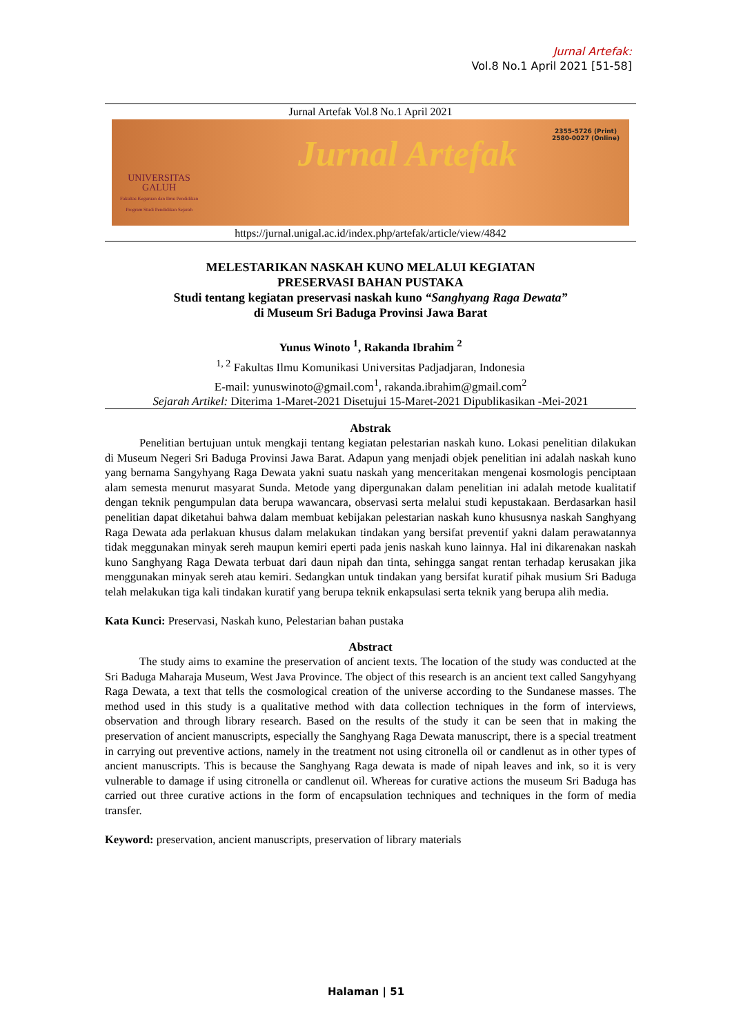Jurnal Artefak:
Vol.8 No.1 April 2021 [51-58]
Jurnal Artefak Vol.8 No.1 April 2021
UNIVERSITAS
GALUH
Fakultas Keguruan dan Ilmu Pendidikan
Program Studi Pendidikan Sejarah
Jurnal Artefak
2355-5726 (Print)
2580-0027 (Online)
https://jurnal.unigal.ac.id/index.php/artefak/article/view/4842
MELESTARIKAN NASKAH KUNO MELALUI KEGIATAN
PRESERVASI BAHAN PUSTAKA
Studi tentang kegiatan preservasi naskah kuno “Sanghyang Raga Dewata”
di Museum Sri Baduga Provinsi Jawa Barat
Yunus Winoto <sup>1</sup>, Rakanda Ibrahim <sup>2</sup>
<sup>1, 2</sup> Fakultas Ilmu Komunikasi Universitas Padjadjaran, Indonesia
E-mail: yunuswinoto@gmail.com<sup>1</sup>, rakanda.ibrahim@gmail.com<sup>2</sup>
Sejarah Artikel: Diterima 1-Maret-2021 Disetujui 15-Maret-2021 Dipublikasikan -Mei-2021
Abstrak
Penelitian bertujuan untuk mengkaji tentang kegiatan pelestarian naskah kuno. Lokasi penelitian dilakukan di Museum Negeri Sri Baduga Provinsi Jawa Barat. Adapun yang menjadi objek penelitian ini adalah naskah kuno yang bernama Sangyhyang Raga Dewata yakni suatu naskah yang menceritakan mengenai kosmologis penciptaan alam semesta menurut masyarat Sunda. Metode yang dipergunakan dalam penelitian ini adalah metode kualitatif dengan teknik pengumpulan data berupa wawancara, observasi serta melalui studi kepustakaan. Berdasarkan hasil penelitian dapat diketahui bahwa dalam membuat kebijakan pelestarian naskah kuno khususnya naskah Sanghyang Raga Dewata ada perlakuan khusus dalam melakukan tindakan yang bersifat preventif yakni dalam perawatannya tidak meggunakan minyak sereh maupun kemiri eperti pada jenis naskah kuno lainnya. Hal ini dikarenakan naskah kuno Sanghyang Raga Dewata terbuat dari daun nipah dan tinta, sehingga sangat rentan terhadap kerusakan jika menggunakan minyak sereh atau kemiri. Sedangkan untuk tindakan yang bersifat kuratif pihak musium Sri Baduga telah melakukan tiga kali tindakan kuratif yang berupa teknik enkapsulasi serta teknik yang berupa alih media.
Kata Kunci: Preservasi, Naskah kuno, Pelestarian bahan pustaka
Abstract
The study aims to examine the preservation of ancient texts. The location of the study was conducted at the Sri Baduga Maharaja Museum, West Java Province. The object of this research is an ancient text called Sangyhyang Raga Dewata, a text that tells the cosmological creation of the universe according to the Sundanese masses. The method used in this study is a qualitative method with data collection techniques in the form of interviews, observation and through library research. Based on the results of the study it can be seen that in making the preservation of ancient manuscripts, especially the Sanghyang Raga Dewata manuscript, there is a special treatment in carrying out preventive actions, namely in the treatment not using citronella oil or candlenut as in other types of ancient manuscripts. This is because the Sanghyang Raga dewata is made of nipah leaves and ink, so it is very vulnerable to damage if using citronella or candlenut oil. Whereas for curative actions the museum Sri Baduga has carried out three curative actions in the form of encapsulation techniques and techniques in the form of media transfer.
Keyword: preservation, ancient manuscripts, preservation of library materials
Halaman | 51